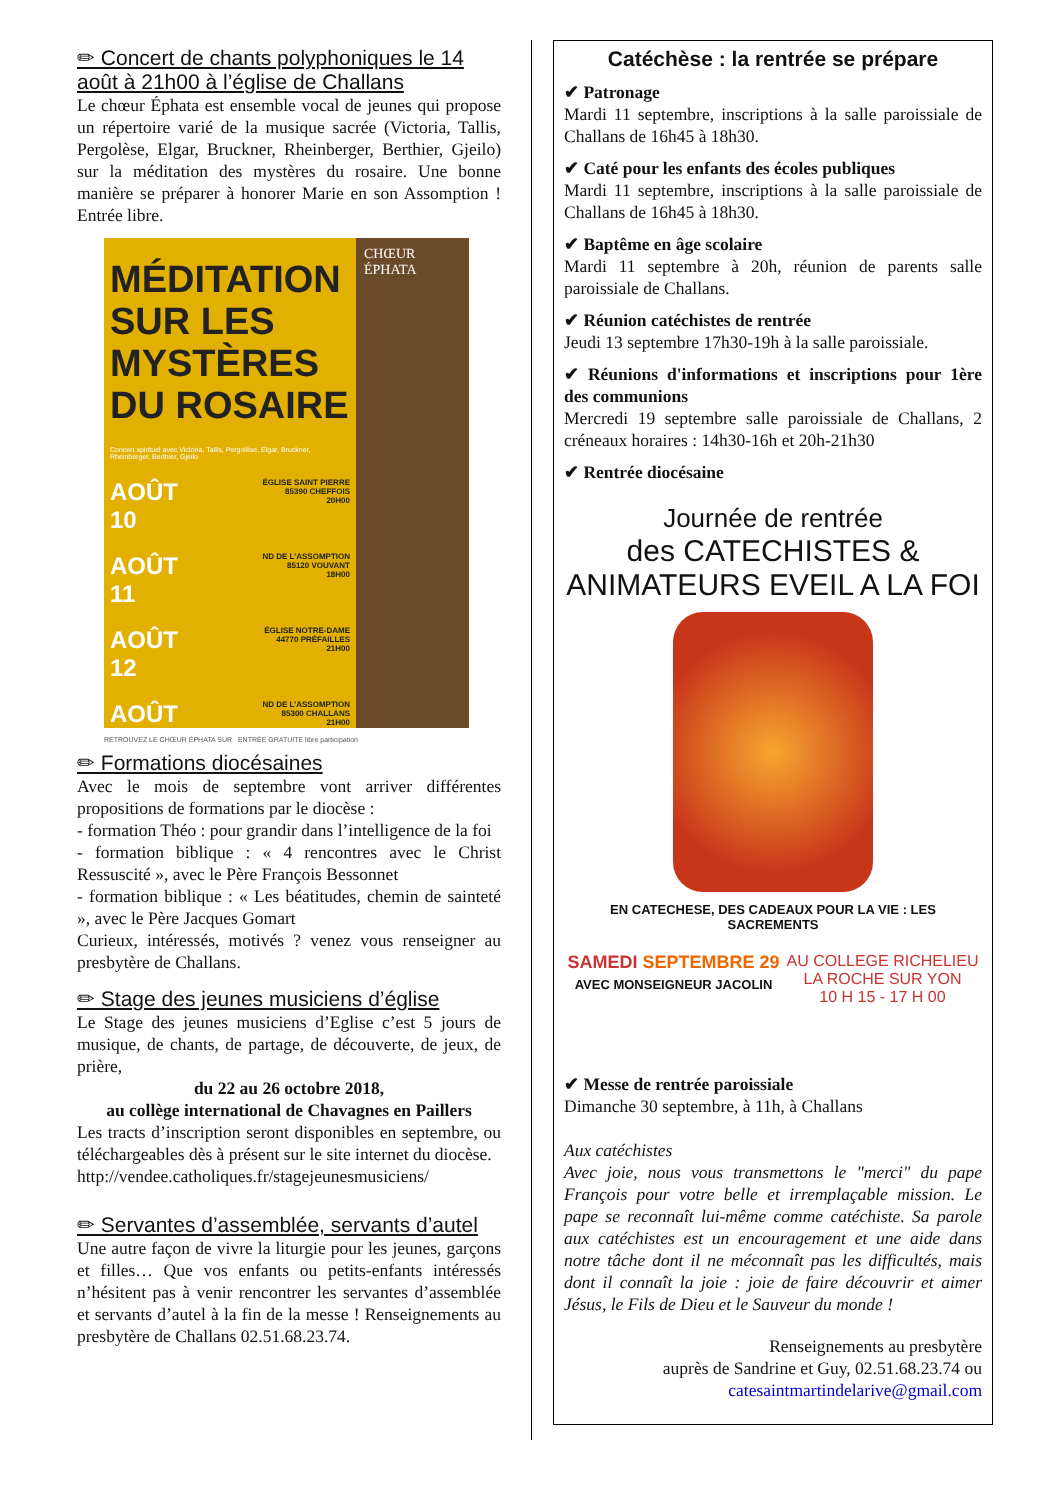✏ Concert de chants polyphoniques le 14 août à 21h00 à l’église de Challans
Le chœur Éphata est ensemble vocal de jeunes qui propose un répertoire varié de la musique sacrée (Victoria, Tallis, Pergolèse, Elgar, Bruckner, Rheinberger, Berthier, Gjeilo) sur la méditation des mystères du rosaire. Une bonne manière se préparer à honorer Marie en son Assomption ! Entrée libre.
MÉDITATION SUR LES MYSTÈRES DU ROSAIRE
Concert spirituel avec Victoria, Tallis, Pergolèse, Elgar, Bruckner, Rheinberger, Berthier, Gjeilo
AOÛT
10 ÉGLISE SAINT PIERRE
85390 CHEFFOIS
20H00
AOÛT
11 ND DE L’ASSOMPTION
85120 VOUVANT
18H00
AOÛT
12 ÉGLISE NOTRE-DAME
44770 PRÉFAILLES
21H00
AOÛT
14 ND DE L’ASSOMPTION
85300 CHALLANS
21H00
CHŒUR ÉPHATA
RETROUVEZ LE CHŒUR ÉPHATA SUR ENTRÉE GRATUITE libre participation
✏ Formations diocésaines
Avec le mois de septembre vont arriver différentes propositions de formations par le diocèse :
- formation Théo : pour grandir dans l’intelligence de la foi
- formation biblique : « 4 rencontres avec le Christ Ressuscité », avec le Père François Bessonnet
- formation biblique : « Les béatitudes, chemin de sainteté », avec le Père Jacques Gomart
Curieux, intéressés, motivés ? venez vous renseigner au presbytère de Challans.
✏ Stage des jeunes musiciens d’église
Le Stage des jeunes musiciens d’Eglise c’est 5 jours de musique, de chants, de partage, de découverte, de jeux, de prière,
du 22 au 26 octobre 2018,
au collège international de Chavagnes en Paillers
Les tracts d’inscription seront disponibles en septembre, ou téléchargeables dès à présent sur le site internet du diocèse.
http://vendee.catholiques.fr/stagejeunesmusiciens/
✏ Servantes d’assemblée, servants d’autel
Une autre façon de vivre la liturgie pour les jeunes, garçons et filles… Que vos enfants ou petits-enfants intéressés n’hésitent pas à venir rencontrer les servantes d’assemblée et servants d’autel à la fin de la messe ! Renseignements au presbytère de Challans 02.51.68.23.74.
Catéchèse : la rentrée se prépare
✔ Patronage
Mardi 11 septembre, inscriptions à la salle paroissiale de Challans de 16h45 à 18h30.
✔ Caté pour les enfants des écoles publiques
Mardi 11 septembre, inscriptions à la salle paroissiale de Challans de 16h45 à 18h30.
✔ Baptême en âge scolaire
Mardi 11 septembre à 20h, réunion de parents salle paroissiale de Challans.
✔ Réunion catéchistes de rentrée
Jeudi 13 septembre 17h30-19h à la salle paroissiale.
✔ Réunions d'informations et inscriptions pour 1ère des communions
Mercredi 19 septembre salle paroissiale de Challans, 2 créneaux horaires : 14h30-16h et 20h-21h30
✔ Rentrée diocésaine
Journée de rentrée
des CATECHISTES & ANIMATEURS EVEIL A LA FOI
EN CATECHESE, DES CADEAUX POUR LA VIE : LES SACREMENTS
SAMEDI SEPTEMBRE 29
AVEC MONSEIGNEUR JACOLIN
AU COLLEGE RICHELIEU
LA ROCHE SUR YON
10 H 15 - 17 H 00
✔ Messe de rentrée paroissiale
Dimanche 30 septembre, à 11h, à Challans
Aux catéchistes
Avec joie, nous vous transmettons le "merci" du pape François pour votre belle et irremplaçable mission. Le pape se reconnaît lui-même comme catéchiste. Sa parole aux catéchistes est un encouragement et une aide dans notre tâche dont il ne méconnaît pas les difficultés, mais dont il connaît la joie : joie de faire découvrir et aimer Jésus, le Fils de Dieu et le Sauveur du monde !
Renseignements au presbytère
auprès de Sandrine et Guy, 02.51.68.23.74 ou
catesaintmartindelarive@gmail.com